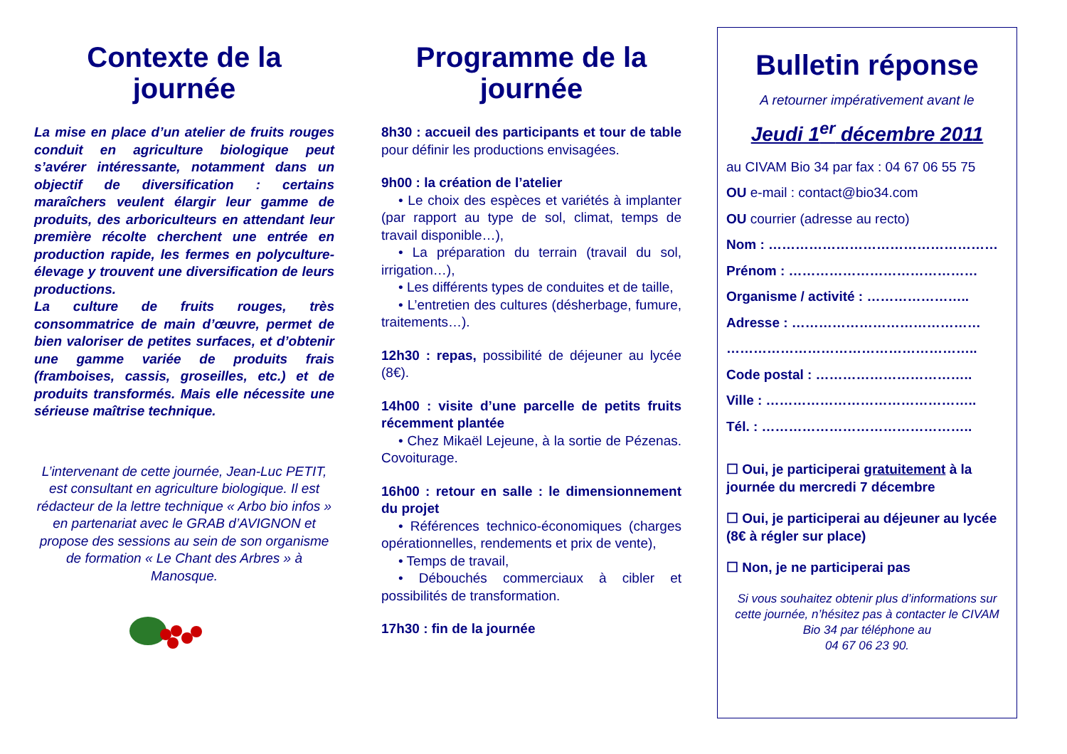Contexte de la journée
La mise en place d’un atelier de fruits rouges conduit en agriculture biologique peut s’avérer intéressante, notamment dans un objectif de diversification : certains maraîchers veulent élargir leur gamme de produits, des arboriculteurs en attendant leur première récolte cherchent une entrée en production rapide, les fermes en polyculture-élevage y trouvent une diversification de leurs productions.
La culture de fruits rouges, très consommatrice de main d’œuvre, permet de bien valoriser de petites surfaces, et d’obtenir une gamme variée de produits frais (framboises, cassis, groseilles, etc.) et de produits transformés. Mais elle nécessite une sérieuse maîtrise technique.
L’intervenant de cette journée, Jean-Luc PETIT, est consultant en agriculture biologique. Il est rédacteur de la lettre technique « Arbo bio infos » en partenariat avec le GRAB d’AVIGNON et propose des sessions au sein de son organisme de formation « Le Chant des Arbres » à Manosque.
Programme de la journée
8h30 : accueil des participants et tour de table pour définir les productions envisagées.
9h00 : la création de l’atelier
• Le choix des espèces et variétés à implanter (par rapport au type de sol, climat, temps de travail disponible…),
• La préparation du terrain (travail du sol, irrigation…),
• Les différents types de conduites et de taille,
• L’entretien des cultures (désherbage, fumure, traitements…).
12h30 : repas, possibilité de déjeuner au lycée (8€).
14h00 : visite d’une parcelle de petits fruits récemment plantée
• Chez Mikaël Lejeune, à la sortie de Pézenas. Covoiturage.
16h00 : retour en salle : le dimensionnement du projet
• Références technico-économiques (charges opérationnelles, rendements et prix de vente),
• Temps de travail,
• Débouchés commerciaux à cibler et possibilités de transformation.
17h30 : fin de la journée
Bulletin réponse
A retourner impérativement avant le
Jeudi 1<sup>er</sup> décembre 2011
au CIVAM Bio 34 par fax : 04 67 06 55 75
OU e-mail : contact@bio34.com
OU courrier (adresse au recto)
Nom : ……………………………………………
Prénom : ……………………………………
Organisme / activité : …………………..
Adresse : ……………………………………
………………………………………………..
Code postal : ……………………………..
Ville : ………………………………………..
Tél. : ………………………………………..
☐ Oui, je participerai gratuitement à la journée du mercredi 7 décembre
☐ Oui, je participerai au déjeuner au lycée (8€ à régler sur place)
☐ Non, je ne participerai pas
Si vous souhaitez obtenir plus d’informations sur cette journée, n’hésitez pas à contacter le CIVAM Bio 34 par téléphone au
04 67 06 23 90.